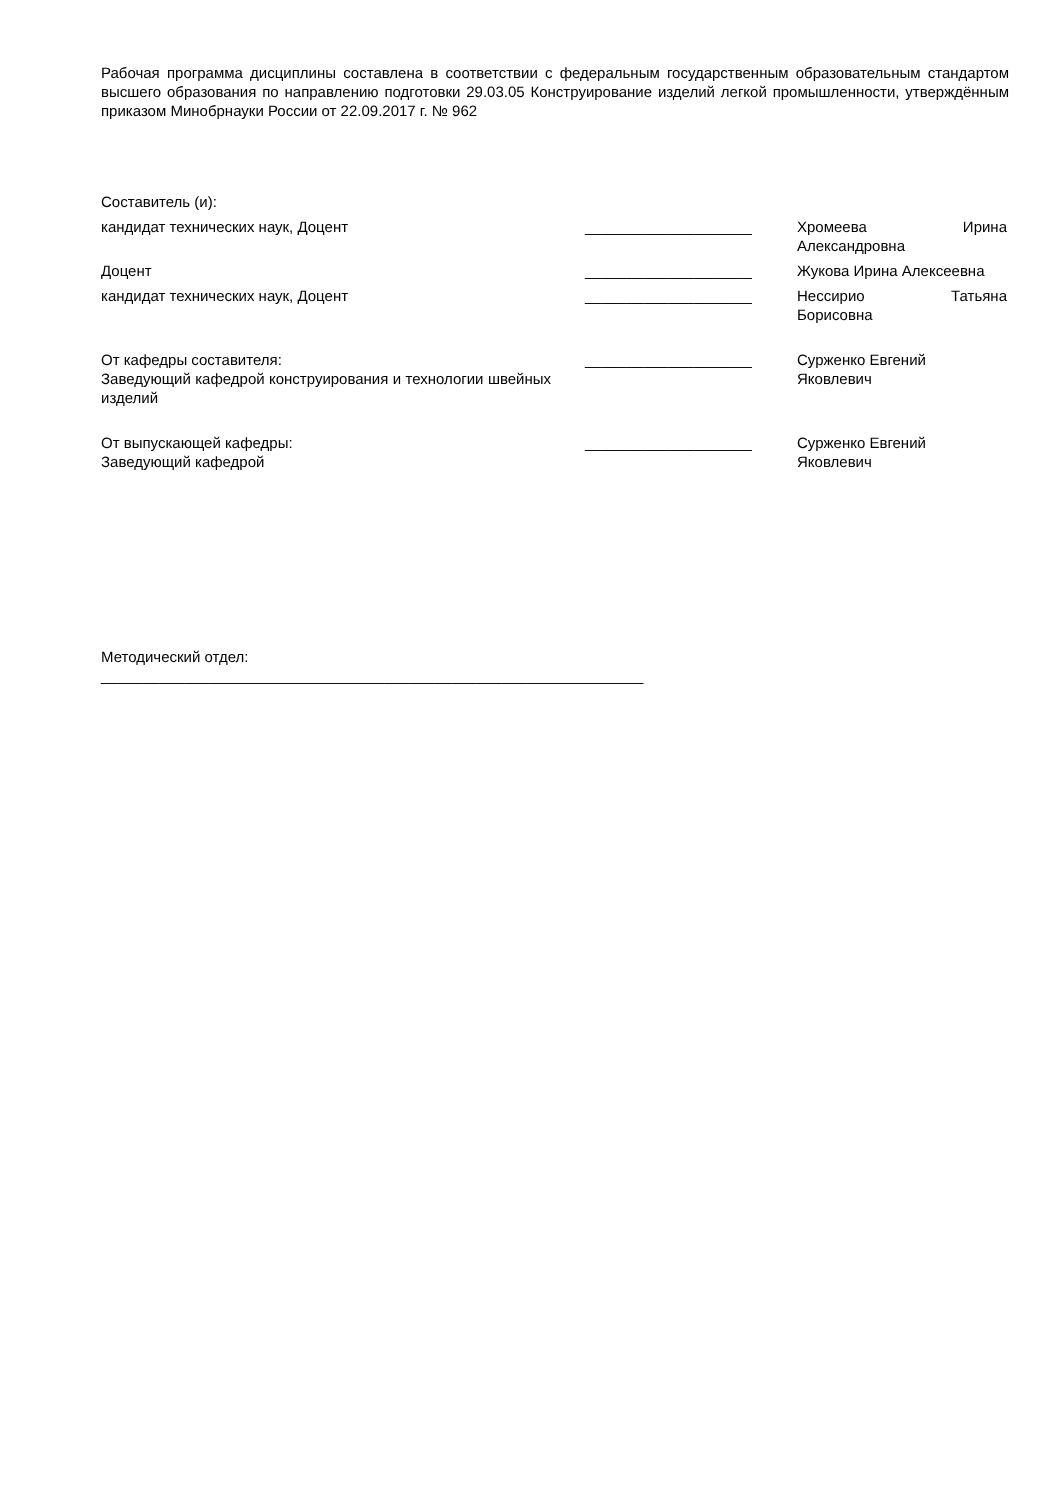Рабочая программа дисциплины составлена в соответствии с федеральным государственным образовательным стандартом высшего образования по направлению подготовки 29.03.05 Конструирование изделий легкой промышленности, утверждённым приказом Минобрнауки России от 22.09.2017 г. № 962
Составитель (и):
кандидат технических наук, Доцент ____________________ Хромеева Ирина
Александровна
Доцент ____________________ Жукова Ирина Алексеевна
кандидат технических наук, Доцент ____________________ Нессирио Татьяна
Борисовна
От кафедры составителя:
Заведующий кафедрой конструирования и технологии швейных изделий
____________________ Сурженко Евгений
Яковлевич
От выпускающей кафедры:
Заведующий кафедрой
____________________ Сурженко Евгений
Яковлевич
Методический отдел:
_________________________________________________________________